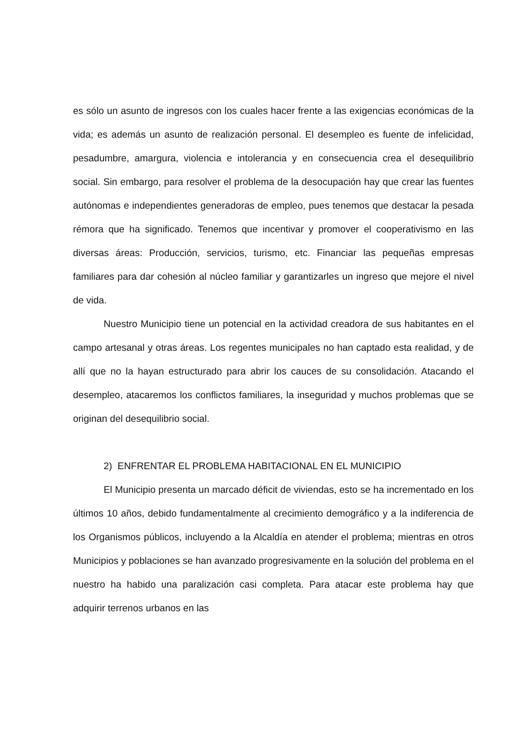es sólo un asunto de ingresos con los cuales hacer frente a las exigencias económicas de la vida; es además un asunto de realización personal. El desempleo es fuente de infelicidad, pesadumbre, amargura, violencia e intolerancia y en consecuencia crea el desequilibrio social. Sin embargo, para resolver el problema de la desocupación hay que crear las fuentes autónomas e independientes generadoras de empleo, pues tenemos que destacar la pesada rémora que ha significado. Tenemos que incentivar y promover el cooperativismo en las diversas áreas: Producción, servicios, turismo, etc. Financiar las pequeñas empresas familiares para dar cohesión al núcleo familiar y garantizarles un ingreso que mejore el nivel de vida.
Nuestro Municipio tiene un potencial en la actividad creadora de sus habitantes en el campo artesanal y otras áreas. Los regentes municipales no han captado esta realidad, y de allí que no la hayan estructurado para abrir los cauces de su consolidación. Atacando el desempleo, atacaremos los conflictos familiares, la inseguridad y muchos problemas que se originan del desequilibrio social.
2) ENFRENTAR EL PROBLEMA HABITACIONAL EN EL MUNICIPIO
El Municipio presenta un marcado déficit de viviendas, esto se ha incrementado en los últimos 10 años, debido fundamentalmente al crecimiento demográfico y a la indiferencia de los Organismos públicos, incluyendo a la Alcaldía en atender el problema; mientras en otros Municipios y poblaciones se han avanzado progresivamente en la solución del problema en el nuestro ha habido una paralización casi completa. Para atacar este problema hay que adquirir terrenos urbanos en las